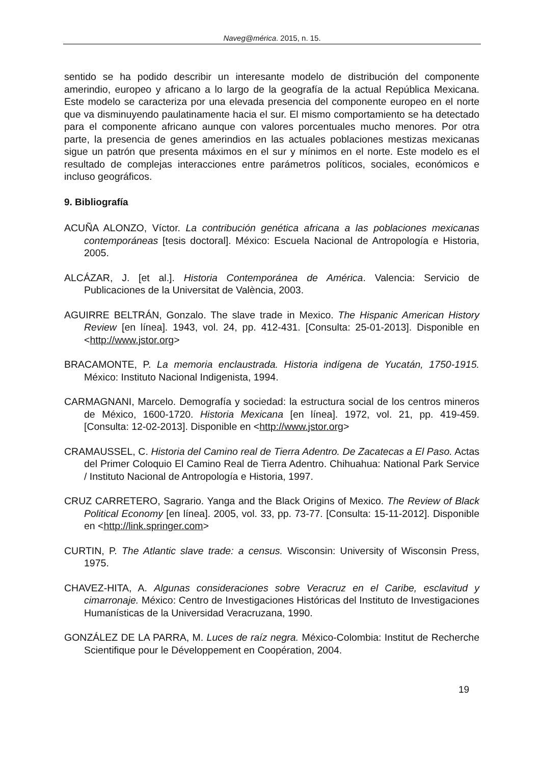Naveg@mérica. 2015, n. 15.
sentido se ha podido describir un interesante modelo de distribución del componente amerindio, europeo y africano a lo largo de la geografía de la actual República Mexicana. Este modelo se caracteriza por una elevada presencia del componente europeo en el norte que va disminuyendo paulatinamente hacia el sur. El mismo comportamiento se ha detectado para el componente africano aunque con valores porcentuales mucho menores. Por otra parte, la presencia de genes amerindios en las actuales poblaciones mestizas mexicanas sigue un patrón que presenta máximos en el sur y mínimos en el norte. Este modelo es el resultado de complejas interacciones entre parámetros políticos, sociales, económicos e incluso geográficos.
9. Bibliografía
ACUÑA ALONZO, Víctor. La contribución genética africana a las poblaciones mexicanas contemporáneas [tesis doctoral]. México: Escuela Nacional de Antropología e Historia, 2005.
ALCÁZAR, J. [et al.]. Historia Contemporánea de América. Valencia: Servicio de Publicaciones de la Universitat de València, 2003.
AGUIRRE BELTRÁN, Gonzalo. The slave trade in Mexico. The Hispanic American History Review [en línea]. 1943, vol. 24, pp. 412-431. [Consulta: 25-01-2013]. Disponible en <http://www.jstor.org>
BRACAMONTE, P. La memoria enclaustrada. Historia indígena de Yucatán, 1750-1915. México: Instituto Nacional Indigenista, 1994.
CARMAGNANI, Marcelo. Demografía y sociedad: la estructura social de los centros mineros de México, 1600-1720. Historia Mexicana [en línea]. 1972, vol. 21, pp. 419-459. [Consulta: 12-02-2013]. Disponible en <http://www.jstor.org>
CRAMAUSSEL, C. Historia del Camino real de Tierra Adentro. De Zacatecas a El Paso. Actas del Primer Coloquio El Camino Real de Tierra Adentro. Chihuahua: National Park Service / Instituto Nacional de Antropología e Historia, 1997.
CRUZ CARRETERO, Sagrario. Yanga and the Black Origins of Mexico. The Review of Black Political Economy [en línea]. 2005, vol. 33, pp. 73-77. [Consulta: 15-11-2012]. Disponible en <http://link.springer.com>
CURTIN, P. The Atlantic slave trade: a census. Wisconsin: University of Wisconsin Press, 1975.
CHAVEZ-HITA, A. Algunas consideraciones sobre Veracruz en el Caribe, esclavitud y cimarronaje. México: Centro de Investigaciones Históricas del Instituto de Investigaciones Humanísticas de la Universidad Veracruzana, 1990.
GONZÁLEZ DE LA PARRA, M. Luces de raíz negra. México-Colombia: Institut de Recherche Scientifique pour le Développement en Coopération, 2004.
19